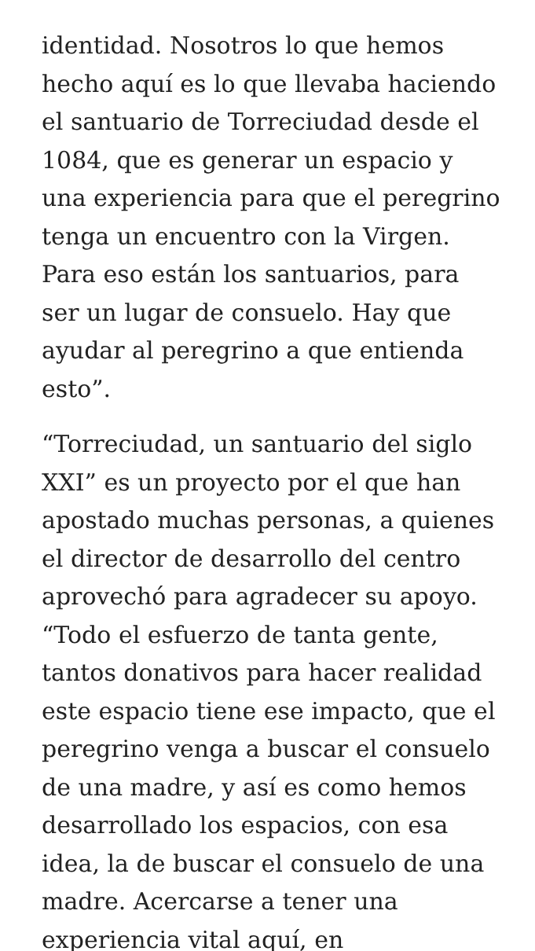identidad. Nosotros lo que hemos hecho aquí es lo que llevaba haciendo el santuario de Torreciudad desde el 1084, que es generar un espacio y una experiencia para que el peregrino tenga un encuentro con la Virgen. Para eso están los santuarios, para ser un lugar de consuelo. Hay que ayudar al peregrino a que entienda esto”.
“Torreciudad, un santuario del siglo XXI” es un proyecto por el que han apostado muchas personas, a quienes el director de desarrollo del centro aprovechó para agradecer su apoyo. “Todo el esfuerzo de tanta gente, tantos donativos para hacer realidad este espacio tiene ese impacto, que el peregrino venga a buscar el consuelo de una madre, y así es como hemos desarrollado los espacios, con esa idea, la de buscar el consuelo de una madre. Acercarse a tener una experiencia vital aquí, en